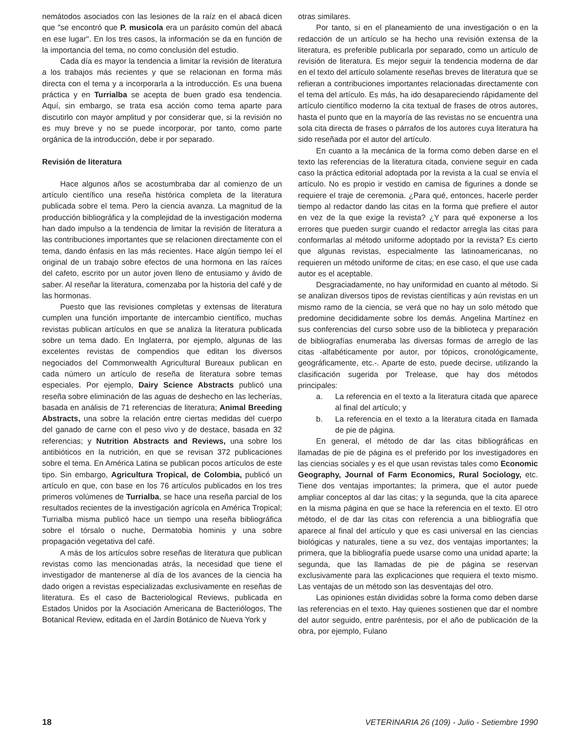nemátodos asociados con las lesiones de la raíz en el abacá dicen que "se encontró que P. musicola era un parásito común del abacá en ese lugar". En los tres casos, la información se da en función de la importancia del tema, no como conclusión del estudio.
Cada día es mayor la tendencia a limitar la revisión de literatura a los trabajos más recientes y que se relacionan en forma más directa con el tema y a incorporarla a la introducción. Es una buena práctica y en Turrialba se acepta de buen grado esa tendencia. Aquí, sin embargo, se trata esa acción como tema aparte para discutirlo con mayor amplitud y por considerar que, si la revisión no es muy breve y no se puede incorporar, por tanto, como parte orgánica de la introducción, debe ir por separado.
Revisión de literatura
Hace algunos años se acostumbraba dar al comienzo de un artículo científico una reseña histórica completa de la literatura publicada sobre el tema. Pero la ciencia avanza. La magnitud de la producción bibliográfica y la complejidad de la investigación moderna han dado impulso a la tendencia de limitar la revisión de literatura a las contribuciones importantes que se relacionen directamente con el tema, dando énfasis en las más recientes. Hace algún tiempo leí el original de un trabajo sobre efectos de una hormona en las raíces del cafeto, escrito por un autor joven lleno de entusiamo y ávido de saber. Al reseñar la literatura, comenzaba por la historia del café y de las hormonas.
Puesto que las revisiones completas y extensas de literatura cumplen una función importante de intercambio científico, muchas revistas publican artículos en que se analiza la literatura publicada sobre un tema dado. En Inglaterra, por ejemplo, algunas de las excelentes revistas de compendios que editan los diversos negociados del Commonwealth Agricultural Bureaux publican en cada número un artículo de reseña de literatura sobre temas especiales. Por ejemplo, Dairy Science Abstracts publicó una reseña sobre eliminación de las aguas de deshecho en las lecherías, basada en análisis de 71 referencias de literatura; Animal Breeding Abstracts, una sobre la relación entre ciertas medidas del cuerpo del ganado de carne con el peso vivo y de destace, basada en 32 referencias; y Nutrition Abstracts and Reviews, una sobre los antibióticos en la nutrición, en que se revisan 372 publicaciones sobre el tema. En América Latina se publican pocos artículos de este tipo. Sin embargo, Agricultura Tropical, de Colombia, publicó un artículo en que, con base en los 76 artículos publicados en los tres primeros volúmenes de Turrialba, se hace una reseña parcial de los resultados recientes de la investigación agrícola en América Tropical; Turrialba misma publicó hace un tiempo una reseña bibliográfica sobre el tórsalo o nuche, Dermatobia hominis y una sobre propagación vegetativa del café.
A más de los artículos sobre reseñas de literatura que publican revistas como las mencionadas atrás, la necesidad que tiene el investigador de mantenerse al día de los avances de la ciencia ha dado origen a revistas especializadas exclusivamente en reseñas de literatura. Es el caso de Bacteriological Reviews, publicada en Estados Unidos por la Asociación Americana de Bacteriólogos, The Botanical Review, editada en el Jardín Botánico de Nueva York y
otras similares.
Por tanto, si en el planeamiento de una investigación o en la redacción de un artículo se ha hecho una revisión extensa de la literatura, es preferible publicarla por separado, como un artículo de revisión de literatura. Es mejor seguir la tendencia moderna de dar en el texto del artículo solamente reseñas breves de literatura que se refieran a contribuciones importantes relacionadas directamente con el tema del artículo. Es más, ha ido desapareciendo rápidamente del artículo científico moderno la cita textual de frases de otros autores, hasta el punto que en la mayoría de las revistas no se encuentra una sola cita directa de frases o párrafos de los autores cuya literatura ha sido reseñada por el autor del artículo.
En cuanto a la mecánica de la forma como deben darse en el texto las referencias de la literatura citada, conviene seguir en cada caso la práctica editorial adoptada por la revista a la cual se envía el artículo. No es propio ir vestido en camisa de figurines a donde se requiere el traje de ceremonia. ¿Para qué, entonces, hacerle perder tiempo al redactor dando las citas en la forma que prefiere el autor en vez de la que exige la revista? ¿Y para qué exponerse a los errores que pueden surgir cuando el redactor arregla las citas para conformarlas al método uniforme adoptado por la revista? Es cierto que algunas revistas, especialmente las latinoamericanas, no requieren un método uniforme de citas; en ese caso, el que use cada autor es el aceptable.
Desgraciadamente, no hay uniformidad en cuanto al método. Si se analizan diversos tipos de revistas científicas y aún revistas en un mismo ramo de la ciencia, se verá que no hay un solo método que predomine decididamente sobre los demás. Angelina Martínez en sus conferencias del curso sobre uso de la biblioteca y preparación de bibliografías enumeraba las diversas formas de arreglo de las citas -alfabéticamente por autor, por tópicos, cronológicamente, geográficamente, etc.-. Aparte de esto, puede decirse, utilizando la clasificación sugerida por Trelease, que hay dos métodos principales:
a. La referencia en el texto a la literatura citada que aparece al final del artículo; y
b. La referencia en el texto a la literatura citada en llamada de pie de página.
En general, el método de dar las citas bibliográficas en llamadas de pie de página es el preferido por los investigadores en las ciencias sociales y es el que usan revistas tales como Economic Geography, Journal of Farm Economics, Rural Sociology, etc. Tiene dos ventajas importantes; la primera, que el autor puede ampliar conceptos al dar las citas; y la segunda, que la cita aparece en la misma página en que se hace la referencia en el texto. El otro método, el de dar las citas con referencia a una bibliografía que aparece al final del artículo y que es casi universal en las ciencias biológicas y naturales, tiene a su vez, dos ventajas importantes; la primera, que la bibliografía puede usarse como una unidad aparte; la segunda, que las llamadas de pie de página se reservan exclusivamente para las explicaciones que requiera el texto mismo. Las ventajas de un método son las desventajas del otro.
Las opiniones están divididas sobre la forma como deben darse las referencias en el texto. Hay quienes sostienen que dar el nombre del autor seguido, entre paréntesis, por el año de publicación de la obra, por ejemplo, Fulano
18 VETERINARIA 26 (109) - Julio - Setiembre 1990